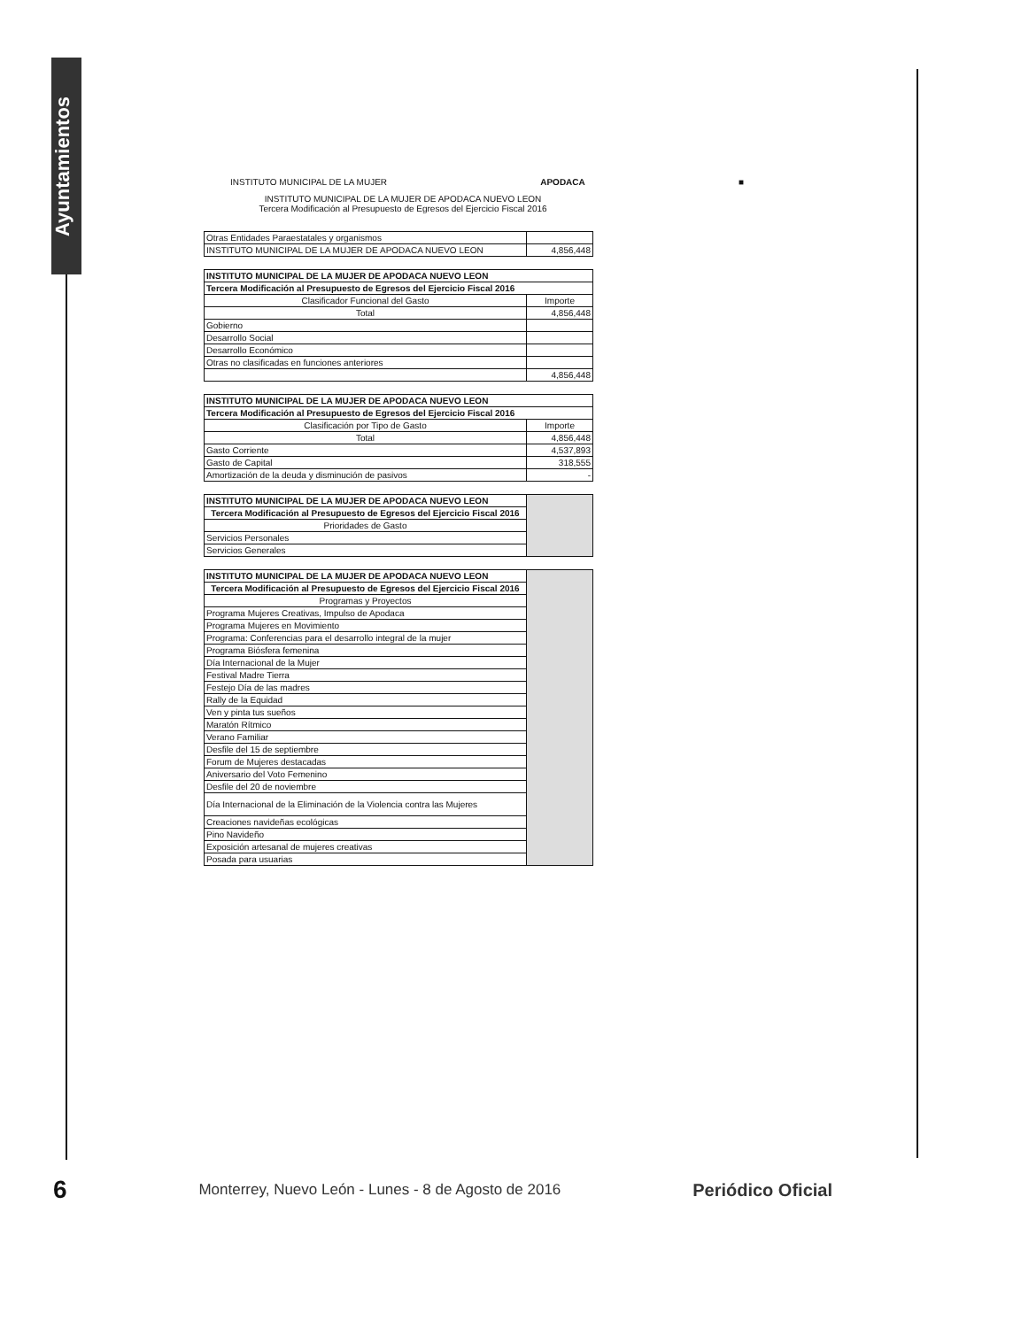Ayuntamientos
INSTITUTO MUNICIPAL DE LA MUJER APODACA ■
INSTITUTO MUNICIPAL DE LA MUJER DE APODACA NUEVO LEON
Tercera Modificación al Presupuesto de Egresos del Ejercicio Fiscal 2016
| Otras Entidades Paraestatales y organismos | |
| INSTITUTO MUNICIPAL DE LA MUJER DE APODACA NUEVO LEON | 4,856,448 |
| INSTITUTO MUNICIPAL DE LA MUJER DE APODACA NUEVO LEON | |
| Tercera Modificación al Presupuesto de Egresos del Ejercicio Fiscal 2016 | |
| Clasificador Funcional del Gasto | Importe |
| Total | 4,856,448 |
| Gobierno | |
| Desarrollo Social | |
| Desarrollo Económico | |
| Otras no clasificadas en funciones anteriores | |
| | 4,856,448 |
| INSTITUTO MUNICIPAL DE LA MUJER DE APODACA NUEVO LEON | |
| Tercera Modificación al Presupuesto de Egresos del Ejercicio Fiscal 2016 | |
| Clasificación por Tipo de Gasto | Importe |
| Total | 4,856,448 |
| Gasto Corriente | 4,537,893 |
| Gasto de Capital | 318,555 |
| Amortización de la deuda y disminución de pasivos | - |
| INSTITUTO MUNICIPAL DE LA MUJER DE APODACA NUEVO LEON | |
| Tercera Modificación al Presupuesto de Egresos del Ejercicio Fiscal 2016 | |
| Prioridades de Gasto | |
| Servicios Personales | |
| Servicios Generales | |
| INSTITUTO MUNICIPAL DE LA MUJER DE APODACA NUEVO LEON | |
| Tercera Modificación al Presupuesto de Egresos del Ejercicio Fiscal 2016 | |
| Programas y Proyectos | |
| Programa Mujeres Creativas, Impulso de Apodaca | |
| Programa Mujeres en Movimiento | |
| Programa: Conferencias para el desarrollo integral de la mujer | |
| Programa Biósfera femenina | |
| Día Internacional de la Mujer | |
| Festival Madre Tierra | |
| Festejo Día de las madres | |
| Rally de la Equidad | |
| Ven y pinta tus sueños | |
| Maratón Rítmico | |
| Verano Familiar | |
| Desfile del 15 de septiembre | |
| Forum de Mujeres destacadas | |
| Aniversario del Voto Femenino | |
| Desfile del 20 de noviembre | |
| Día Internacional de la Eliminación de la Violencia contra las Mujeres | |
| Creaciones navideñas ecológicas | |
| Pino Navideño | |
| Exposición artesanal de mujeres creativas | |
| Posada para usuarias | |
6 Monterrey, Nuevo León - Lunes - 8 de Agosto de 2016 Periódico Oficial